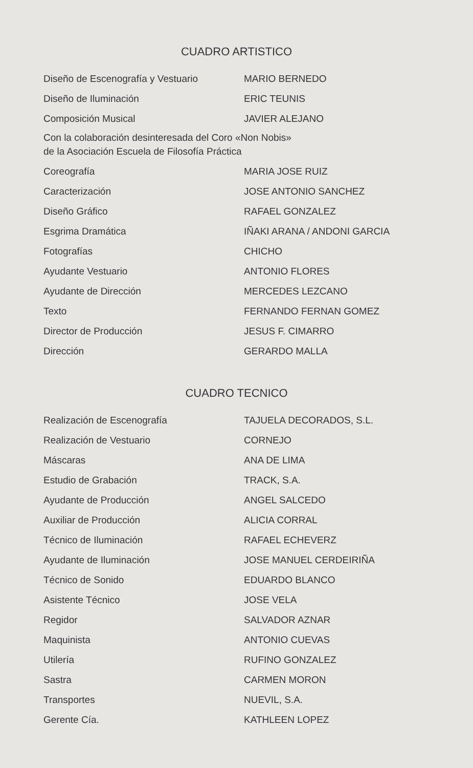CUADRO ARTISTICO
| Diseño de Escenografía y Vestuario | MARIO BERNEDO |
| Diseño de Iluminación | ERIC TEUNIS |
| Composición Musical | JAVIER ALEJANO |
Con la colaboración desinteresada del Coro «Non Nobis»
de la Asociación Escuela de Filosofía Práctica
| Coreografía | MARIA JOSE RUIZ |
| Caracterización | JOSE ANTONIO SANCHEZ |
| Diseño Gráfico | RAFAEL GONZALEZ |
| Esgrima Dramática | IÑAKI ARANA / ANDONI GARCIA |
| Fotografías | CHICHO |
| Ayudante Vestuario | ANTONIO FLORES |
| Ayudante de Dirección | MERCEDES LEZCANO |
| Texto | FERNANDO FERNAN GOMEZ |
| Director de Producción | JESUS F. CIMARRO |
| Dirección | GERARDO MALLA |
CUADRO TECNICO
| Realización de Escenografía | TAJUELA DECORADOS, S.L. |
| Realización de Vestuario | CORNEJO |
| Máscaras | ANA DE LIMA |
| Estudio de Grabación | TRACK, S.A. |
| Ayudante de Producción | ANGEL SALCEDO |
| Auxiliar de Producción | ALICIA CORRAL |
| Técnico de Iluminación | RAFAEL ECHEVERZ |
| Ayudante de Iluminación | JOSE MANUEL CERDEIRIÑA |
| Técnico de Sonido | EDUARDO BLANCO |
| Asistente Técnico | JOSE VELA |
| Regidor | SALVADOR AZNAR |
| Maquinista | ANTONIO CUEVAS |
| Utilería | RUFINO GONZALEZ |
| Sastra | CARMEN MORON |
| Transportes | NUEVIL, S.A. |
| Gerente Cía. | KATHLEEN LOPEZ |